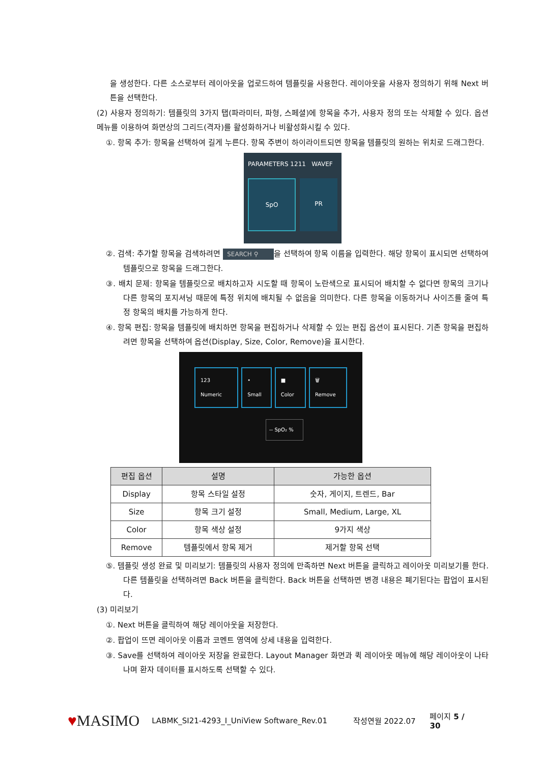을 생성한다. 다른 소스로부터 레이아웃을 업로드하여 템플릿을 사용한다. 레이아웃을 사용자 정의하기 위해 Next 버튼을 선택한다.
(2) 사용자 정의하기: 템플릿의 3가지 탭(파라미터, 파형, 스페셜)에 항목을 추가, 사용자 정의 또는 삭제할 수 있다. 옵션 메뉴를 이용하여 화면상의 그리드(격자)를 활성화하거나 비활성화시킬 수 있다.
①. 항목 추가: 항목을 선택하여 길게 누른다. 항목 주변이 하이라이트되면 항목을 템플릿의 원하는 위치로 드래그한다.
PARAMETERS 1211 WAVEF
SpO
PR
②. 검색: 추가할 항목을 검색하려면 SEARCH ⚲ 을 선택하여 항목 이름을 입력한다. 해당 항목이 표시되면 선택하여 템플릿으로 항목을 드래그한다.
③. 배치 문제: 항목을 템플릿으로 배치하고자 시도할 때 항목이 노란색으로 표시되어 배치할 수 없다면 항목의 크기나 다른 항목의 포지셔닝 때문에 특정 위치에 배치될 수 없음을 의미한다. 다른 항목을 이동하거나 사이즈를 줄여 특정 항목의 배치를 가능하게 한다.
④. 항목 편집: 항목을 템플릿에 배치하면 항목을 편집하거나 삭제할 수 있는 편집 옵션이 표시된다. 기존 항목을 편집하려면 항목을 선택하여 옵션(Display, Size, Color, Remove)을 표시한다.
123 Numeric • Small ■ Color 🗑 Remove
-- SpO₂ %
| 편집 옵션 | 설명 | 가능한 옵션 |
| --- | --- | --- |
| Display | 항목 스타일 설정 | 숫자, 게이지, 트렌드, Bar |
| Size | 항목 크기 설정 | Small, Medium, Large, XL |
| Color | 항목 색상 설정 | 9가지 색상 |
| Remove | 템플릿에서 항목 제거 | 제거할 항목 선택 |
⑤. 템플릿 생성 완료 및 미리보기: 템플릿의 사용자 정의에 만족하면 Next 버튼을 클릭하고 레이아웃 미리보기를 한다. 다른 템플릿을 선택하려면 Back 버튼을 클릭한다. Back 버튼을 선택하면 변경 내용은 폐기된다는 팝업이 표시된다.
(3) 미리보기
①. Next 버튼을 클릭하여 해당 레이아웃을 저장한다.
②. 팝업이 뜨면 레이아웃 이름과 코멘트 영역에 상세 내용을 입력한다.
③. Save를 선택하여 레이아웃 저장을 완료한다. Layout Manager 화면과 퀵 레이아웃 메뉴에 해당 레이아웃이 나타나며 환자 데이터를 표시하도록 선택할 수 있다.
♥MASIMO LABMK_SI21-4293_I_UniView Software_Rev.01 작성연월 2022.07 페이지 5 / 30